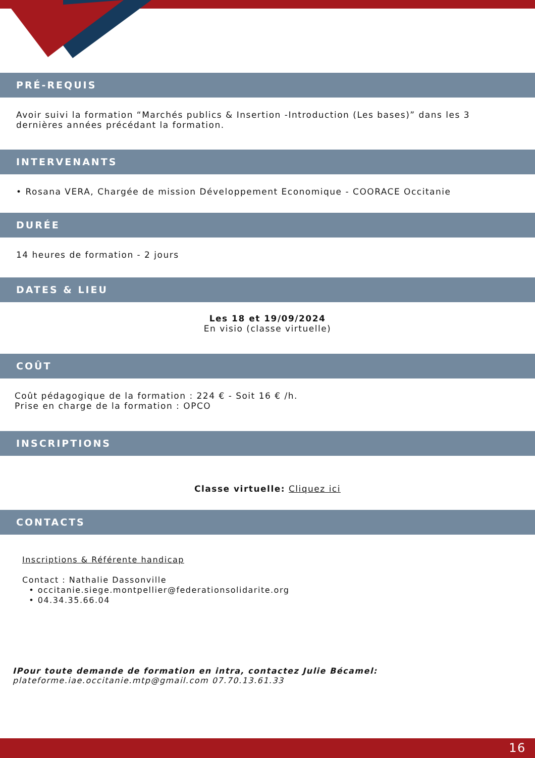PRÉ-REQUIS
Avoir suivi la formation “Marchés publics & Insertion -Introduction (Les bases)” dans les 3 dernières années précédant la formation.
INTERVENANTS
• Rosana VERA, Chargée de mission Développement Economique - COORACE Occitanie
DURÉE
14 heures de formation - 2 jours
DATES & LIEU
Les 18 et 19/09/2024
En visio (classe virtuelle)
COÛT
Coût pédagogique de la formation : 224 € - Soit 16 € /h.
Prise en charge de la formation : OPCO
INSCRIPTIONS
Classe virtuelle: Cliquez ici
CONTACTS
Inscriptions & Référente handicap
Contact : Nathalie Dassonville
• occitanie.siege.montpellier@federationsolidarite.org
• 04.34.35.66.04
IPour toute demande de formation en intra, contactez Julie Bécamel:
plateforme.iae.occitanie.mtp@gmail.com 07.70.13.61.33
16